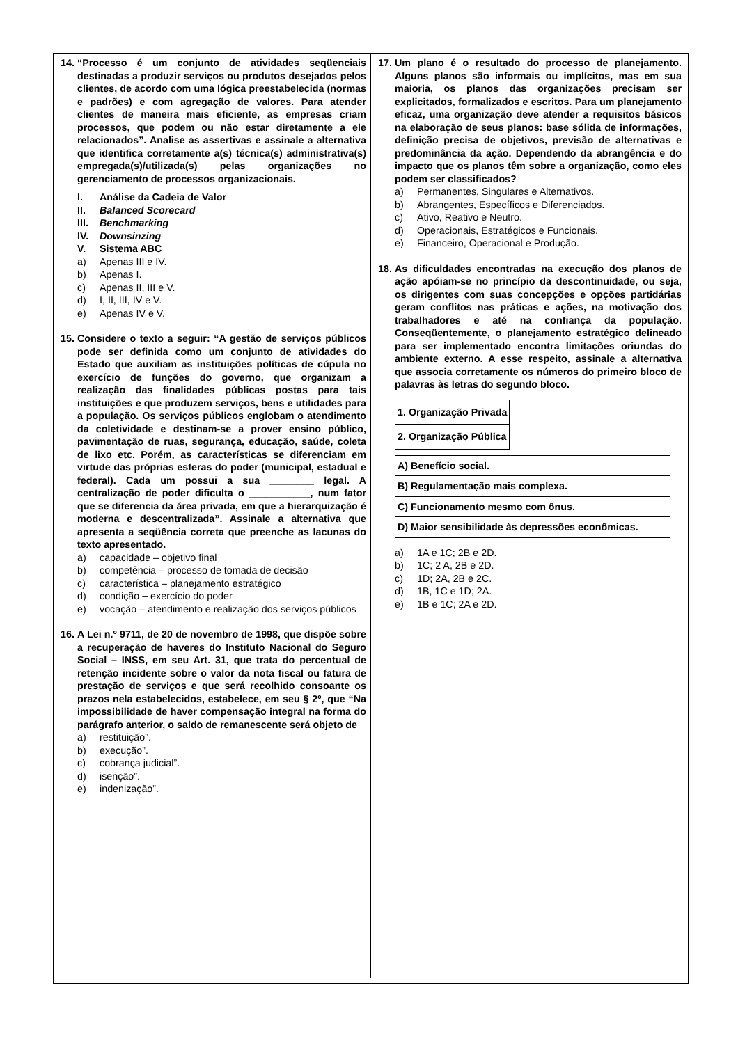14. “Processo é um conjunto de atividades seqüenciais destinadas a produzir serviços ou produtos desejados pelos clientes, de acordo com uma lógica preestabelecida (normas e padrões) e com agregação de valores. Para atender clientes de maneira mais eficiente, as empresas criam processos, que podem ou não estar diretamente a ele relacionados”. Analise as assertivas e assinale a alternativa que identifica corretamente a(s) técnica(s) administrativa(s) empregada(s)/utilizada(s) pelas organizações no gerenciamento de processos organizacionais.
I. Análise da Cadeia de Valor
II. Balanced Scorecard
III. Benchmarking
IV. Downsinzing
V. Sistema ABC
a) Apenas III e IV.
b) Apenas I.
c) Apenas II, III e V.
d) I, II, III, IV e V.
e) Apenas IV e V.
15. Considere o texto a seguir: “A gestão de serviços públicos pode ser definida como um conjunto de atividades do Estado que auxiliam as instituições políticas de cúpula no exercício de funções do governo, que organizam a realização das finalidades públicas postas para tais instituições e que produzem serviços, bens e utilidades para a população. Os serviços públicos englobam o atendimento da coletividade e destinam-se a prover ensino público, pavimentação de ruas, segurança, educação, saúde, coleta de lixo etc. Porém, as características se diferenciam em virtude das próprias esferas do poder (municipal, estadual e federal). Cada um possui a sua ________ legal. A centralização de poder dificulta o ___________, num fator que se diferencia da área privada, em que a hierarquização é moderna e descentralizada”. Assinale a alternativa que apresenta a seqüência correta que preenche as lacunas do texto apresentado.
a) capacidade – objetivo final
b) competência – processo de tomada de decisão
c) característica – planejamento estratégico
d) condição – exercício do poder
e) vocação – atendimento e realização dos serviços públicos
16. A Lei n.º 9711, de 20 de novembro de 1998, que dispõe sobre a recuperação de haveres do Instituto Nacional do Seguro Social – INSS, em seu Art. 31, que trata do percentual de retenção incidente sobre o valor da nota fiscal ou fatura de prestação de serviços e que será recolhido consoante os prazos nela estabelecidos, estabelece, em seu § 2º, que “Na impossibilidade de haver compensação integral na forma do parágrafo anterior, o saldo de remanescente será objeto de
a) restituição”.
b) execução”.
c) cobrança judicial”.
d) isenção”.
e) indenização”.
17. Um plano é o resultado do processo de planejamento. Alguns planos são informais ou implícitos, mas em sua maioria, os planos das organizações precisam ser explicitados, formalizados e escritos. Para um planejamento eficaz, uma organização deve atender a requisitos básicos na elaboração de seus planos: base sólida de informações, definição precisa de objetivos, previsão de alternativas e predominância da ação. Dependendo da abrangência e do impacto que os planos têm sobre a organização, como eles podem ser classificados?
a) Permanentes, Singulares e Alternativos.
b) Abrangentes, Específicos e Diferenciados.
c) Ativo, Reativo e Neutro.
d) Operacionais, Estratégicos e Funcionais.
e) Financeiro, Operacional e Produção.
18. As dificuldades encontradas na execução dos planos de ação apóiam-se no princípio da descontinuidade, ou seja, os dirigentes com suas concepções e opções partidárias geram conflitos nas práticas e ações, na motivação dos trabalhadores e até na confiança da população. Conseqüentemente, o planejamento estratégico delineado para ser implementado encontra limitações oriundas do ambiente externo. A esse respeito, assinale a alternativa que associa corretamente os números do primeiro bloco de palavras às letras do segundo bloco.
| 1. Organização Privada |
| 2. Organização Pública |
| A) Benefício social. |
| B) Regulamentação mais complexa. |
| C) Funcionamento mesmo com ônus. |
| D) Maior sensibilidade às depressões econômicas. |
a) 1A e 1C; 2B e 2D.
b) 1C; 2 A, 2B e 2D.
c) 1D; 2A, 2B e 2C.
d) 1B, 1C e 1D; 2A.
e) 1B e 1C; 2A e 2D.